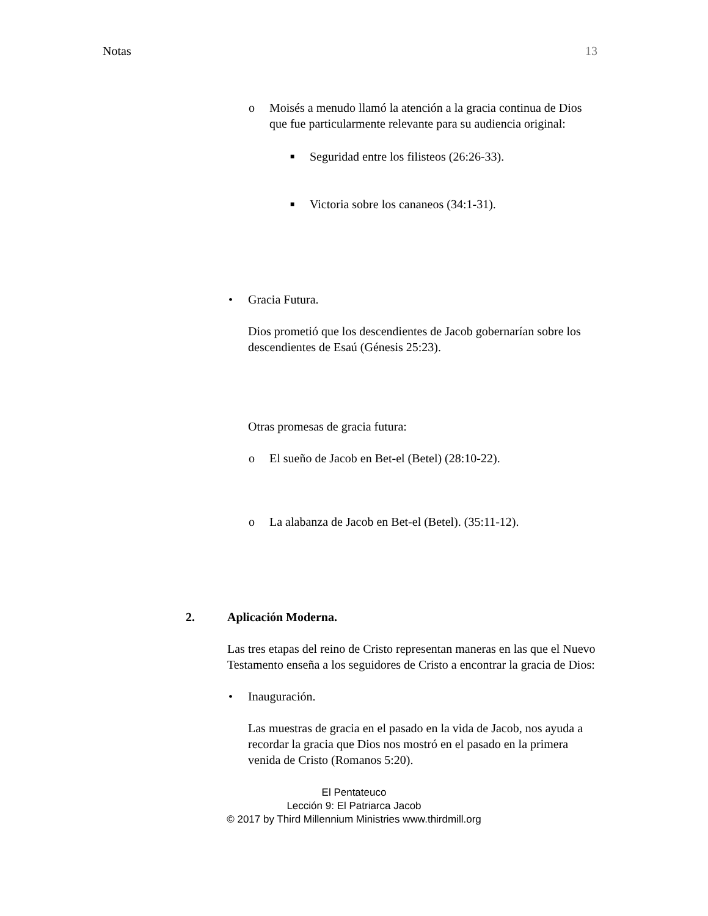Notas 13
o Moisés a menudo llamó la atención a la gracia continua de Dios que fue particularmente relevante para su audiencia original:
■
Seguridad entre los filisteos (26:26-33).
■
Victoria sobre los cananeos (34:1-31).
• Gracia Futura.
Dios prometió que los descendientes de Jacob gobernarían sobre los descendientes de Esaú (Génesis 25:23).
Otras promesas de gracia futura:
o El sueño de Jacob en Bet-el (Betel) (28:10-22).
o La alabanza de Jacob en Bet-el (Betel). (35:11-12).
2. Aplicación Moderna.
Las tres etapas del reino de Cristo representan maneras en las que el Nuevo Testamento enseña a los seguidores de Cristo a encontrar la gracia de Dios:
• Inauguración.
Las muestras de gracia en el pasado en la vida de Jacob, nos ayuda a recordar la gracia que Dios nos mostró en el pasado en la primera venida de Cristo (Romanos 5:20).
El Pentateuco
Lección 9: El Patriarca Jacob
© 2017 by Third Millennium Ministries www.thirdmill.org